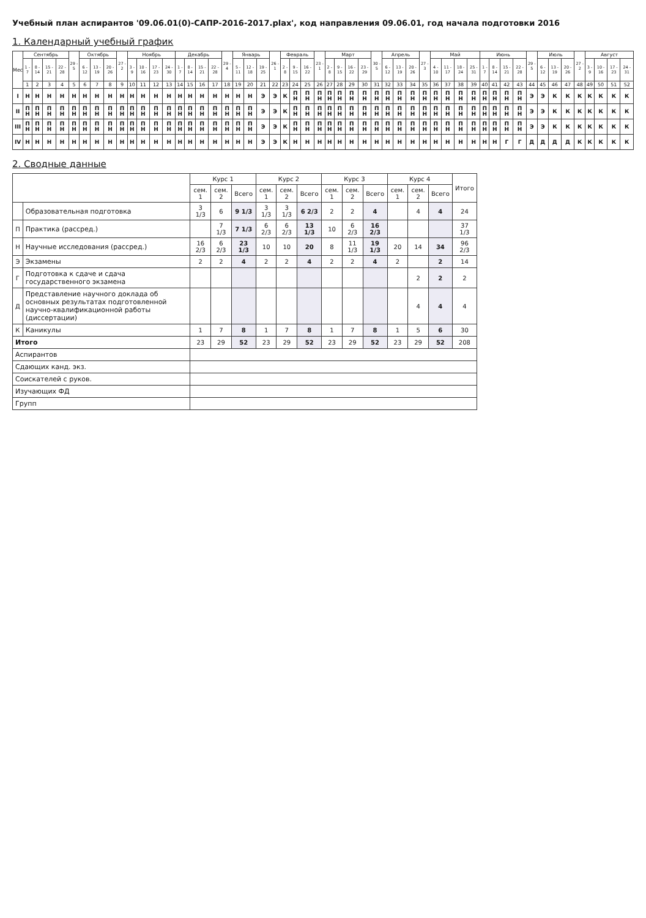Учебный план аспирантов '09.06.01(0)-САПР-2016-2017.plax', код направления 09.06.01, год начала подготовки 2016
1. Календарный учебный график
| Мес | Сентябрь | | | | 29 - 5 | Октябрь | | | 27 - 2 | Ноябрь | | | | Декабрь | | | | 29 - 4 | Январь | | | 26 - 1 | Февраль | | | 23 - 1 | Март | | | | 30 - 5 | Апрель | | | 27 - 3 | Май | | | | Июнь | | | | 29 - 5 | Июль | | | 27 - 2 | Август | | | |
| --- | --- | --- | --- | --- | --- | --- | --- | --- | --- | --- | --- | --- | --- | --- | --- | --- | --- | --- | --- | --- | --- | --- | --- | --- | --- | --- | --- | --- | --- | --- | --- | --- | --- | --- | --- | --- | --- | --- | --- | --- | --- | --- | --- | --- | --- | --- | --- | --- | --- | --- | --- | --- |
| | 1 - 7 | 8 - 14 | 15 - 21 | 22 - 28 | | 6 - 12 | 13 - 19 | 20 - 26 | | 3 - 9 | 10 - 16 | 17 - 23 | 24 - 30 | 1 - 7 | 8 - 14 | 15 - 21 | 22 - 28 | | 5 - 11 | 12 - 18 | 19 - 25 | | 2 - 8 | 9 - 15 | 16 - 22 | | 2 - 8 | 9 - 15 | 16 - 22 | 23 - 29 | | 6 - 12 | 13 - 19 | 20 - 26 | | 4 - 10 | 11 - 17 | 18 - 24 | 25 - 31 | 1 - 7 | 8 - 14 | 15 - 21 | 22 - 28 | | 6 - 12 | 13 - 19 | 20 - 26 | | 3 - 9 | 10 - 16 | 17 - 23 | 24 - 31 |
| | 1 | 2 | 3 | 4 | 5 | 6 | 7 | 8 | 9 | 10 | 11 | 12 | 13 | 14 | 15 | 16 | 17 | 18 | 19 | 20 | 21 | 22 | 23 | 24 | 25 | 26 | 27 | 28 | 29 | 30 | 31 | 32 | 33 | 34 | 35 | 36 | 37 | 38 | 39 | 40 | 41 | 42 | 43 | 44 | 45 | 46 | 47 | 48 | 49 | 50 | 51 | 52 |
| I | Н | Н | Н | Н | Н | Н | Н | Н | Н | Н | Н | Н | Н | Н | Н | Н | Н | Н | Н | Н | Э | Э | К | П Н | П Н | П Н | П Н | П Н | П Н | П Н | П Н | П Н | П Н | П Н | П Н | П Н | П Н | П Н | П Н | П Н | П Н | П Н | П Н | Э | Э | К | К | К | К | К | К | К |
| II | П Н | П Н | П Н | П Н | П Н | П Н | П Н | П Н | П Н | П Н | П Н | П Н | П Н | П Н | П Н | П Н | П Н | П Н | П Н | П Н | Э | Э | К | П Н | П Н | П Н | П Н | П Н | П Н | П Н | П Н | П Н | П Н | П Н | П Н | П Н | П Н | П Н | П Н | П Н | П Н | П Н | П Н | Э | Э | К | К | К | К | К | К | К |
| III | П Н | П Н | П Н | П Н | П Н | П Н | П Н | П Н | П Н | П Н | П Н | П Н | П Н | П Н | П Н | П Н | П Н | П Н | П Н | П Н | Э | Э | К | П Н | П Н | П Н | П Н | П Н | П Н | П Н | П Н | П Н | П Н | П Н | П Н | П Н | П Н | П Н | П Н | П Н | П Н | П Н | П Н | Э | Э | К | К | К | К | К | К | К |
| IV | Н | Н | Н | Н | Н | Н | Н | Н | Н | Н | Н | Н | Н | Н | Н | Н | Н | Н | Н | Н | Э | Э | К | Н | Н | Н | Н | Н | Н | Н | Н | Н | Н | Н | Н | Н | Н | Н | Н | Н | Н | Г | Г | Д | Д | Д | Д | К | К | К | К | К |
2. Сводные данные
| | | Курс 1 | | | Курс 2 | | | Курс 3 | | | Курс 4 | | | Итого |
| --- | --- | --- | --- | --- | --- | --- | --- | --- | --- | --- | --- | --- | --- | --- |
| | | сем. 1 | сем. 2 | Всего | сем. 1 | сем. 2 | Всего | сем. 1 | сем. 2 | Всего | сем. 1 | сем. 2 | Всего | |
| | Образовательная подготовка | 3 1/3 | 6 | 9 1/3 | 3 1/3 | 3 1/3 | 6 2/3 | 2 | 2 | 4 | | 4 | 4 | 24 |
| П | Практика (рассред.) | | 7 1/3 | 7 1/3 | 6 2/3 | 6 2/3 | 13 1/3 | 10 | 6 2/3 | 16 2/3 | | | | 37 1/3 |
| Н | Научные исследования (рассред.) | 16 2/3 | 6 2/3 | 23 1/3 | 10 | 10 | 20 | 8 | 11 1/3 | 19 1/3 | 20 | 14 | 34 | 96 2/3 |
| Э | Экзамены | 2 | 2 | 4 | 2 | 2 | 4 | 2 | 2 | 4 | 2 | | 2 | 14 |
| Г | Подготовка к сдаче и сдача государственного экзамена | | | | | | | | | | | 2 | 2 | 2 |
| Д | Представление научного доклада об основных результатах подготовленной научно-квалификационной работы (диссертации) | | | | | | | | | | | 4 | 4 | 4 |
| К | Каникулы | 1 | 7 | 8 | 1 | 7 | 8 | 1 | 7 | 8 | 1 | 5 | 6 | 30 |
| Итого | | 23 | 29 | 52 | 23 | 29 | 52 | 23 | 29 | 52 | 23 | 29 | 52 | 208 |
| Аспирантов | | | | | | | | | | | | | | |
| Сдающих канд. экз. | | | | | | | | | | | | | | |
| Соискателей с руков. | | | | | | | | | | | | | | |
| Изучающих ФД | | | | | | | | | | | | | | |
| Групп | | | | | | | | | | | | | | |